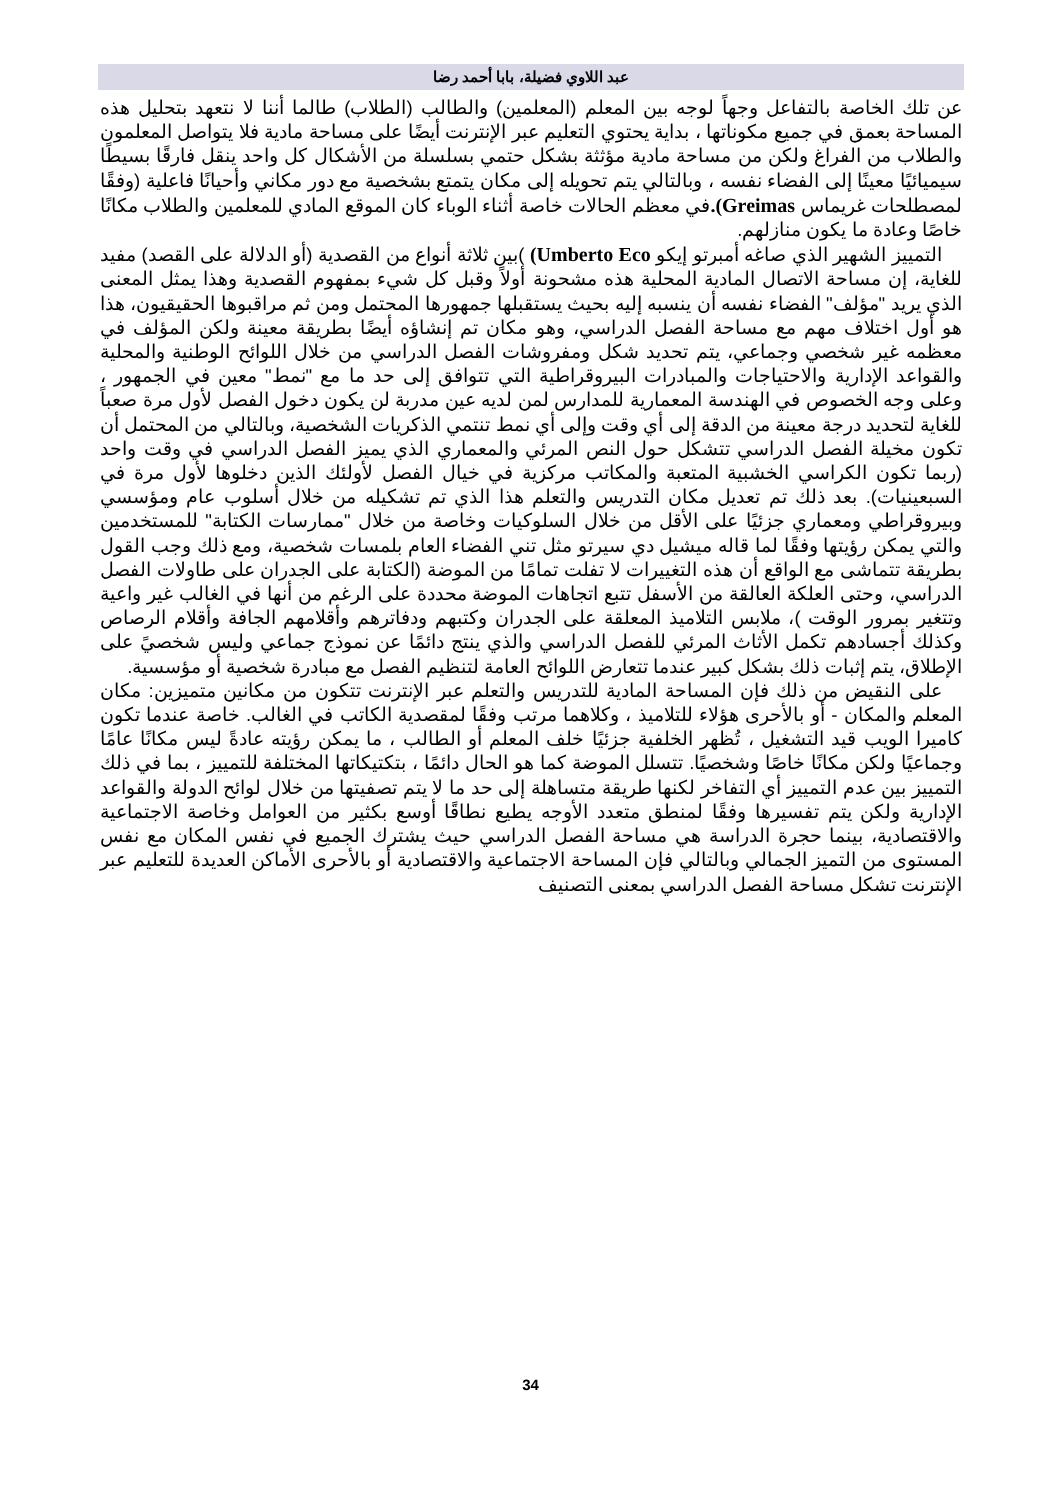عبد اللاوي فضيلة، بابا أحمد رضا
عن تلك الخاصة بالتفاعل وجهاً لوجه بين المعلم (المعلمين) والطالب (الطلاب) طالما أننا لا نتعهد بتحليل هذه المساحة بعمق في جميع مكوناتها ، بداية يحتوي التعليم عبر الإنترنت أيضًا على مساحة مادية فلا يتواصل المعلمون والطلاب من الفراغ ولكن من مساحة مادية مؤثثة بشكل حتمي بسلسلة من الأشكال كل واحد ينقل فارقًا بسيطًا سيميائيًا معينًا إلى الفضاء نفسه ، وبالتالي يتم تحويله إلى مكان يتمتع بشخصية مع دور مكاني وأحيانًا فاعلية (وفقًا لمصطلحات غريماس Greimas). في معظم الحالات خاصة أثناء الوباء كان الموقع المادي للمعلمين والطلاب مكانًا خاصًا وعادة ما يكون منازلهم.
التمييز الشهير الذي صاغه أمبرتو إيكو Umberto Eco) )بين ثلاثة أنواع من القصدية (أو الدلالة على القصد) مفيد للغاية، إن مساحة الاتصال المادية المحلية هذه مشحونة أولاً وقبل كل شيء بمفهوم القصدية وهذا يمثل المعنى الذي يريد "مؤلف" الفضاء نفسه أن ينسبه إليه بحيث يستقبلها جمهورها المحتمل ومن ثم مراقبوها الحقيقيون، هذا هو أول اختلاف مهم مع مساحة الفصل الدراسي، وهو مكان تم إنشاؤه أيضًا بطريقة معينة ولكن المؤلف في معظمه غير شخصي وجماعي، يتم تحديد شكل ومفروشات الفصل الدراسي من خلال اللوائح الوطنية والمحلية والقواعد الإدارية والاحتياجات والمبادرات البيروقراطية التي تتوافق إلى حد ما مع "نمط" معين في الجمهور ، وعلى وجه الخصوص في الهندسة المعمارية للمدارس لمن لديه عين مدربة لن يكون دخول الفصل لأول مرة صعباً للغاية لتحديد درجة معينة من الدقة إلى أي وقت وإلى أي نمط تنتمي الذكريات الشخصية، وبالتالي من المحتمل أن تكون مخيلة الفصل الدراسي تتشكل حول النص المرئي والمعماري الذي يميز الفصل الدراسي في وقت واحد (ربما تكون الكراسي الخشبية المتعبة والمكاتب مركزية في خيال الفصل لأولئك الذين دخلوها لأول مرة في السبعينيات). بعد ذلك تم تعديل مكان التدريس والتعلم هذا الذي تم تشكيله من خلال أسلوب عام ومؤسسي وبيروقراطي ومعماري جزئيًا على الأقل من خلال السلوكيات وخاصة من خلال "ممارسات الكتابة" للمستخدمين والتي يمكن رؤيتها وفقًا لما قاله ميشيل دي سيرتو مثل تني الفضاء العام بلمسات شخصية، ومع ذلك وجب القول بطريقة تتماشى مع الواقع أن هذه التغييرات لا تفلت تمامًا من الموضة (الكتابة على الجدران على طاولات الفصل الدراسي، وحتى العلكة العالقة من الأسفل تتبع اتجاهات الموضة محددة على الرغم من أنها في الغالب غير واعية وتتغير بمرور الوقت )، ملابس التلاميذ المعلقة على الجدران وكتبهم ودفاترهم وأقلامهم الجافة وأقلام الرصاص وكذلك أجسادهم تكمل الأثاث المرئي للفصل الدراسي والذي ينتج دائمًا عن نموذج جماعي وليس شخصيً على الإطلاق، يتم إثبات ذلك بشكل كبير عندما تتعارض اللوائح العامة لتنظيم الفصل مع مبادرة شخصية أو مؤسسية.
على النقيض من ذلك فإن المساحة المادية للتدريس والتعلم عبر الإنترنت تتكون من مكانين متميزين: مكان المعلم والمكان - أو بالأحرى هؤلاء للتلاميذ ، وكلاهما مرتب وفقًا لمقصدية الكاتب في الغالب. خاصة عندما تكون كاميرا الويب قيد التشغيل ، تُظهر الخلفية جزئيًا خلف المعلم أو الطالب ، ما يمكن رؤيته عادةً ليس مكانًا عامًا وجماعيًا ولكن مكانًا خاصًا وشخصيًا. تتسلل الموضة كما هو الحال دائمًا ، بتكتيكاتها المختلفة للتمييز ، بما في ذلك التمييز بين عدم التمييز أي التفاخر لكنها طريقة متساهلة إلى حد ما لا يتم تصفيتها من خلال لوائح الدولة والقواعد الإدارية ولكن يتم تفسيرها وفقًا لمنطق متعدد الأوجه يطيع نطاقًا أوسع بكثير من العوامل وخاصة الاجتماعية والاقتصادية، بينما حجرة الدراسة هي مساحة الفصل الدراسي حيث يشترك الجميع في نفس المكان مع نفس المستوى من التميز الجمالي وبالتالي فإن المساحة الاجتماعية والاقتصادية أو بالأحرى الأماكن العديدة للتعليم عبر الإنترنت تشكل مساحة الفصل الدراسي بمعنى التصنيف
34